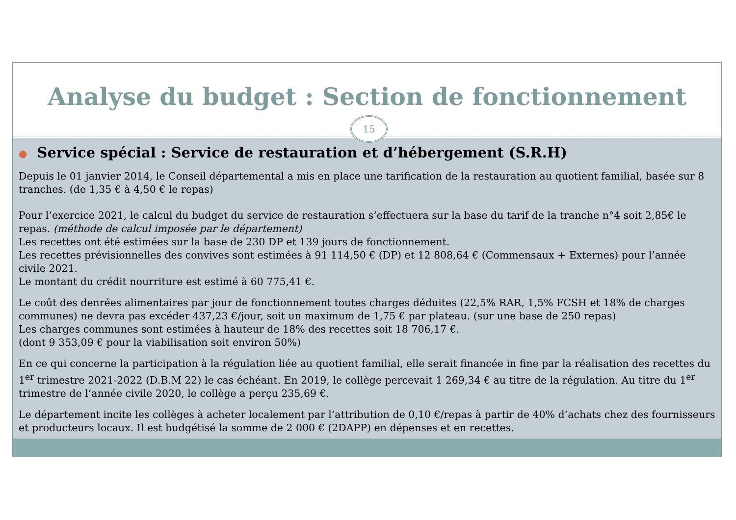Analyse du budget : Section de fonctionnement
15
● Service spécial : Service de restauration et d’hébergement (S.R.H)
Depuis le 01 janvier 2014, le Conseil départemental a mis en place une tarification de la restauration au quotient familial, basée sur 8 tranches. (de 1,35 € à 4,50 € le repas)
Pour l’exercice 2021, le calcul du budget du service de restauration s’effectuera sur la base du tarif de la tranche n°4 soit 2,85€ le repas. (méthode de calcul imposée par le département)
Les recettes ont été estimées sur la base de 230 DP et 139 jours de fonctionnement.
Les recettes prévisionnelles des convives sont estimées à 91 114,50 € (DP) et 12 808,64 € (Commensaux + Externes) pour l’année civile 2021.
Le montant du crédit nourriture est estimé à 60 775,41 €.
Le coût des denrées alimentaires par jour de fonctionnement toutes charges déduites (22,5% RAR, 1,5% FCSH et 18% de charges communes) ne devra pas excéder 437,23 €/jour, soit un maximum de 1,75 € par plateau. (sur une base de 250 repas)
Les charges communes sont estimées à hauteur de 18% des recettes soit 18 706,17 €.
(dont 9 353,09 € pour la viabilisation soit environ 50%)
En ce qui concerne la participation à la régulation liée au quotient familial, elle serait financée in fine par la réalisation des recettes du 1<sup>er</sup> trimestre 2021-2022 (D.B.M 22) le cas échéant. En 2019, le collège percevait 1 269,34 € au titre de la régulation. Au titre du 1<sup>er</sup> trimestre de l’année civile 2020, le collège a perçu 235,69 €.
Le département incite les collèges à acheter localement par l’attribution de 0,10 €/repas à partir de 40% d’achats chez des fournisseurs et producteurs locaux. Il est budgétisé la somme de 2 000 € (2DAPP) en dépenses et en recettes.